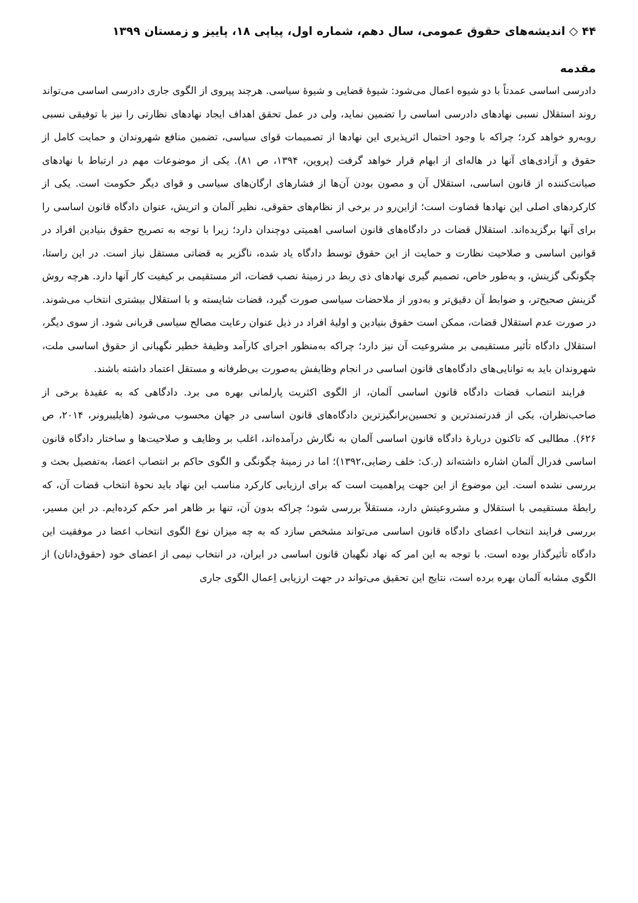۴۴ ◇ اندیشه‌های حقوق عمومی، سال دهم، شماره اول، پیاپی ۱۸، پاییز و زمستان ۱۳۹۹
مقدمه
دادرسی اساسی عمدتاً با دو شیوه اعمال می‌شود: شیوهٔ قضایی و شیوهٔ سیاسی. هرچند پیروی از الگوی جاری دادرسی اساسی می‌تواند روند استقلال نسبی نهادهای دادرسی اساسی را تضمین نماید، ولی در عمل تحقق اهداف ایجاد نهادهای نظارتی را نیز با توفیقی نسبی روبه‌رو خواهد کرد؛ چراکه با وجود احتمال اثرپذیری این نهادها از تصمیمات قوای سیاسی، تضمین منافع شهروندان و حمایت کامل از حقوق و آزادی‌های آنها در هاله‌ای از ابهام قرار خواهد گرفت (پروین، ۱۳۹۴، ص ۸۱). یکی از موضوعات مهم در ارتباط با نهادهای صیانت‌کننده از قانون اساسی، استقلال آن و مصون بودن آن‌ها از فشارهای ارگان‌های سیاسی و قوای دیگر حکومت است. یکی از کارکردهای اصلی این نهادها قضاوت است؛ ازاین‌رو در برخی از نظام‌های حقوقی، نظیر آلمان و اتریش، عنوان دادگاه قانون اساسی را برای آنها برگزیده‌اند. استقلال قضات در دادگاه‌های قانون اساسی اهمیتی دوچندان دارد؛ زیرا با توجه به تصریح حقوق بنیادین افراد در قوانین اساسی و صلاحیت نظارت و حمایت از این حقوق توسط دادگاه یاد شده، ناگزیر به قضاتی مستقل نیاز است. در این راستا، چگونگی گزینش، و به‌طور خاص، تصمیم گیری نهادهای ذی ربط در زمینهٔ نصب قضات، اثر مستقیمی بر کیفیت کار آنها دارد. هرچه روش گزینش صحیح‌تر، و ضوابط آن دقیق‌تر و به‌دور از ملاحضات سیاسی صورت گیرد، قضات شایسته و با استقلال بیشتری انتخاب می‌شوند. در صورت عدم استقلال قضات، ممکن است حقوق بنیادین و اولیهٔ افراد در ذیل عنوان رعایت مصالح سیاسی قربانی شود. از سوی دیگر، استقلال دادگاه تأثیر مستقیمی بر مشروعیت آن نیز دارد؛ چراکه به‌منظور اجرای کارآمد وظیفهٔ خطیر نگهبانی از حقوق اساسی ملت، شهروندان باید به توانایی‌های دادگاه‌های قانون اساسی در انجام وظایفش به‌صورت بی‌طرفانه و مستقل اعتماد داشته باشند.
فرایند انتصاب قضات دادگاه قانون اساسی آلمان، از الگوی اکثریت پارلمانی بهره می برد. دادگاهی که به عقیدهٔ برخی از صاحب‌نظران، یکی از قدرتمندترین و تحسین‌برانگیزترین دادگاه‌های قانون اساسی در جهان محسوب می‌شود (هایلیبرونر، ۲۰۱۴، ص ۶۲۶). مطالبی که تاکنون دربارهٔ دادگاه قانون اساسی آلمان به نگارش درآمده‌اند، اغلب بر وظایف و صلاحیت‌ها و ساختار دادگاه قانون اساسی فدرال آلمان اشاره داشته‌اند (ر.ک: خلف رضایی،۱۳۹۲)؛ اما در زمینهٔ چگونگی و الگوی حاکم بر انتصاب اعضا، به‌تفصیل بحث و بررسی نشده است. این موضوع از این جهت پراهمیت است که برای ارزیابی کارکرد مناسب این نهاد باید نحوهٔ انتخاب قضات آن، که رابطهٔ مستقیمی با استقلال و مشروعیتش دارد، مستقلاً بررسی شود؛ چراکه بدون آن، تنها بر ظاهر امر حکم کرده‌ایم. در این مسیر، بررسی فرایند انتخاب اعضای دادگاه قانون اساسی می‌تواند مشخص سازد که به چه میزان نوع الگوی انتخاب اعضا در موفقیت این دادگاه تأثیرگذار بوده است. با توجه به این امر که نهاد نگهبان قانون اساسی در ایران، در انتخاب نیمی از اعضای خود (حقوق‌دانان) از الگوی مشابه آلمان بهره برده است، نتایج این تحقیق می‌تواند در جهت ارزیابی اِعمال الگوی جاری